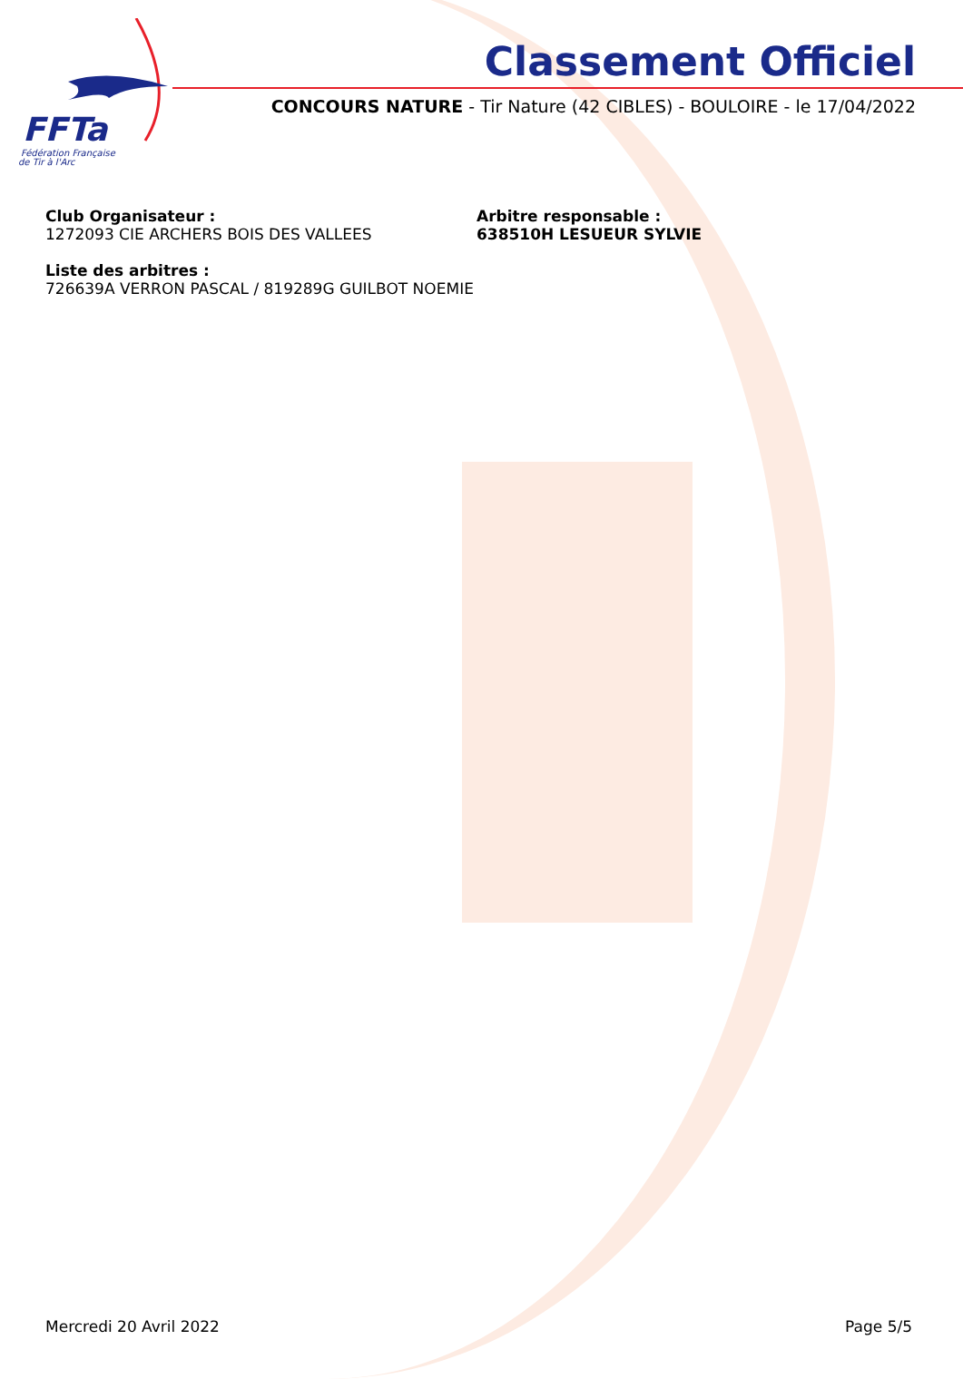FFTa
Fédération Française
de Tir à l'Arc
Classement Officiel
CONCOURS NATURE - Tir Nature (42 CIBLES) - BOULOIRE - le 17/04/2022
Club Organisateur :
1272093 CIE ARCHERS BOIS DES VALLEES
Arbitre responsable :
638510H LESUEUR SYLVIE
Liste des arbitres :
726639A VERRON PASCAL / 819289G GUILBOT NOEMIE
Mercredi 20 Avril 2022 Page 5/5